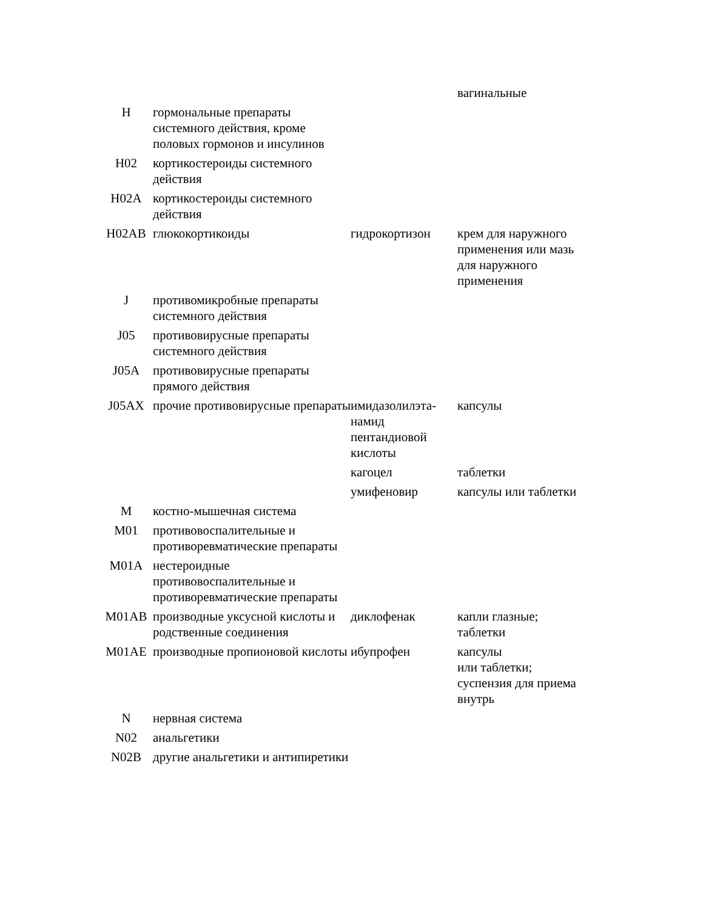| | | | вагинальные |
| H | гормональные препараты системного действия, кроме половых гормонов и инсулинов | | |
| H02 | кортикостероиды системного действия | | |
| H02A | кортикостероиды системного действия | | |
| H02AB | глюкокортикоиды | гидрокортизон | крем для наружного применения или мазь для наружного применения |
| J | противомикробные препараты системного действия | | |
| J05 | противовирусные препараты системного действия | | |
| J05A | противовирусные препараты прямого действия | | |
| J05AX | прочие противовирусные препараты | имидазолилэта-намид пентандиовой кислоты | капсулы |
| | | кагоцел | таблетки |
| | | умифеновир | капсулы или таблетки |
| M | костно-мышечная система | | |
| M01 | противовоспалительные и противоревматические препараты | | |
| M01A | нестероидные противовоспалительные и противоревматические препараты | | |
| M01AB | производные уксусной кислоты и родственные соединения | диклофенак | капли глазные; таблетки |
| M01AE | производные пропионовой кислоты | ибупрофен | капсулы или таблетки; суспензия для приема внутрь |
| N | нервная система | | |
| N02 | анальгетики | | |
| N02B | другие анальгетики и антипиретики | | |